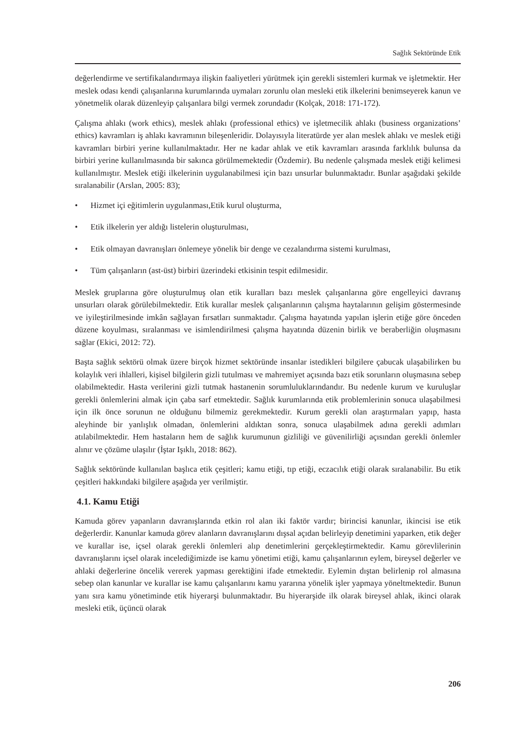Sağlık Sektöründe Etik
değerlendirme ve sertifikalandırmaya ilişkin faaliyetleri yürütmek için gerekli sistemleri kurmak ve işletmektir. Her meslek odası kendi çalışanlarına kurumlarında uymaları zorunlu olan mesleki etik ilkelerini benimseyerek kanun ve yönetmelik olarak düzenleyip çalışanlara bilgi vermek zorundadır (Kolçak, 2018: 171-172).
Çalışma ahlakı (work ethics), meslek ahlakı (professional ethics) ve işletmecilik ahlakı (business organizations’ ethics) kavramları iş ahlakı kavramının bileşenleridir. Dolayısıyla literatürde yer alan meslek ahlakı ve meslek etiği kavramları birbiri yerine kullanılmaktadır. Her ne kadar ahlak ve etik kavramları arasında farklılık bulunsa da birbiri yerine kullanılmasında bir sakınca görülmemektedir (Özdemir). Bu nedenle çalışmada meslek etiği kelimesi kullanılmıştır. Meslek etiği ilkelerinin uygulanabilmesi için bazı unsurlar bulunmaktadır. Bunlar aşağıdaki şekilde sıralanabilir (Arslan, 2005: 83);
• Hizmet içi eğitimlerin uygulanması,Etik kurul oluşturma,
• Etik ilkelerin yer aldığı listelerin oluşturulması,
• Etik olmayan davranışları önlemeye yönelik bir denge ve cezalandırma sistemi kurulması,
• Tüm çalışanların (ast-üst) birbiri üzerindeki etkisinin tespit edilmesidir.
Meslek gruplarına göre oluşturulmuş olan etik kuralları bazı meslek çalışanlarına göre engelleyici davranış unsurları olarak görülebilmektedir. Etik kurallar meslek çalışanlarının çalışma haytalarının gelişim göstermesinde ve iyileştirilmesinde imkân sağlayan fırsatları sunmaktadır. Çalışma hayatında yapılan işlerin etiğe göre önceden düzene koyulması, sıralanması ve isimlendirilmesi çalışma hayatında düzenin birlik ve beraberliğin oluşmasını sağlar (Ekici, 2012: 72).
Başta sağlık sektörü olmak üzere birçok hizmet sektöründe insanlar istedikleri bilgilere çabucak ulaşabilirken bu kolaylık veri ihlalleri, kişisel bilgilerin gizli tutulması ve mahremiyet açısında bazı etik sorunların oluşmasına sebep olabilmektedir. Hasta verilerini gizli tutmak hastanenin sorumluluklarındandır. Bu nedenle kurum ve kuruluşlar gerekli önlemlerini almak için çaba sarf etmektedir. Sağlık kurumlarında etik problemlerinin sonuca ulaşabilmesi için ilk önce sorunun ne olduğunu bilmemiz gerekmektedir. Kurum gerekli olan araştırmaları yapıp, hasta aleyhinde bir yanlışlık olmadan, önlemlerini aldıktan sonra, sonuca ulaşabilmek adına gerekli adımları atılabilmektedir. Hem hastaların hem de sağlık kurumunun gizliliği ve güvenilirliği açısından gerekli önlemler alınır ve çözüme ulaşılır (İştar Işıklı, 2018: 862).
Sağlık sektöründe kullanılan başlıca etik çeşitleri; kamu etiği, tıp etiği, eczacılık etiği olarak sıralanabilir. Bu etik çeşitleri hakkındaki bilgilere aşağıda yer verilmiştir.
4.1. Kamu Etiği
Kamuda görev yapanların davranışlarında etkin rol alan iki faktör vardır; birincisi kanunlar, ikincisi ise etik değerlerdir. Kanunlar kamuda görev alanların davranışlarını dışsal açıdan belirleyip denetimini yaparken, etik değer ve kurallar ise, içsel olarak gerekli önlemleri alıp denetimlerini gerçekleştirmektedir. Kamu görevlilerinin davranışlarını içsel olarak incelediğimizde ise kamu yönetimi etiği, kamu çalışanlarının eylem, bireysel değerler ve ahlaki değerlerine öncelik vererek yapması gerektiğini ifade etmektedir. Eylemin dıştan belirlenip rol almasına sebep olan kanunlar ve kurallar ise kamu çalışanlarını kamu yararına yönelik işler yapmaya yöneltmektedir. Bunun yanı sıra kamu yönetiminde etik hiyerarşi bulunmaktadır. Bu hiyerarşide ilk olarak bireysel ahlak, ikinci olarak mesleki etik, üçüncü olarak
206